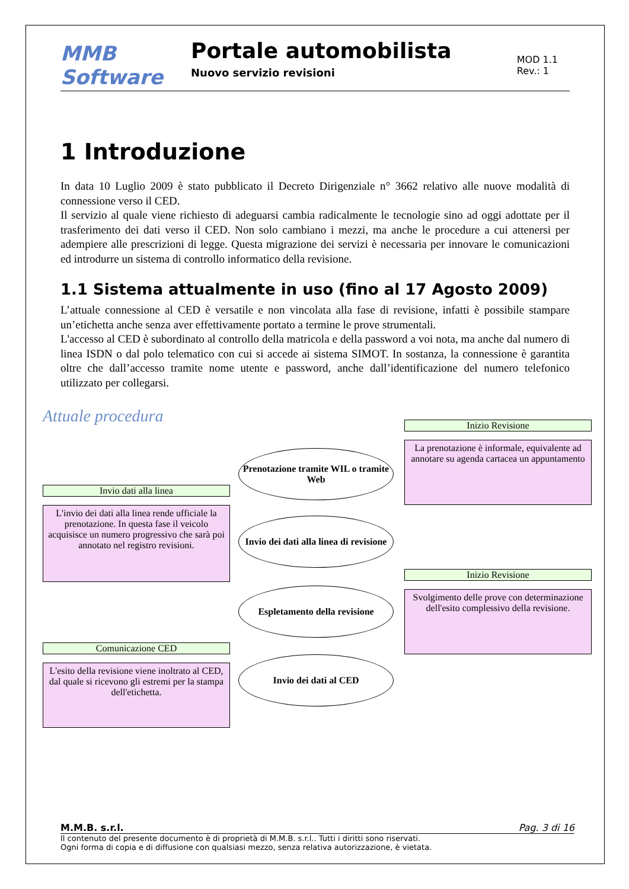MMB Software
Portale automobilista
Nuovo servizio revisioni
MOD 1.1
Rev.: 1
1 Introduzione
In data 10 Luglio 2009 è stato pubblicato il Decreto Dirigenziale n° 3662 relativo alle nuove modalità di connessione verso il CED.
Il servizio al quale viene richiesto di adeguarsi cambia radicalmente le tecnologie sino ad oggi adottate per il trasferimento dei dati verso il CED. Non solo cambiano i mezzi, ma anche le procedure a cui attenersi per adempiere alle prescrizioni di legge. Questa migrazione dei servizi è necessaria per innovare le comunicazioni ed introdurre un sistema di controllo informatico della revisione.
1.1 Sistema attualmente in uso (fino al 17 Agosto 2009)
L’attuale connessione al CED è versatile e non vincolata alla fase di revisione, infatti è possibile stampare un’etichetta anche senza aver effettivamente portato a termine le prove strumentali.
L'accesso al CED è subordinato al controllo della matricola e della password a voi nota, ma anche dal numero di linea ISDN o dal polo telematico con cui si accede ai sistema SIMOT. In sostanza, la connessione è garantita oltre che dall’accesso tramite nome utente e password, anche dall’identificazione del numero telefonico utilizzato per collegarsi.
Attuale procedura Inizio Revisione
La prenotazione è informale, equivalente ad annotare su agenda cartacea un appuntamento
Prenotazione tramite WIL o tramite Web
Invio dati alla linea
L'invio dei dati alla linea rende ufficiale la prenotazione. In questa fase il veicolo acquisisce un numero progressivo che sarà poi annotato nel registro revisioni.
Invio dei dati alla linea di revisione
Inizio Revisione
Svolgimento delle prove con determinazione dell'esito complessivo della revisione.
Espletamento della revisione
Comunicazione CED
L'esito della revisione viene inoltrato al CED, dal quale si ricevono gli estremi per la stampa dell'etichetta.
Invio dei dati al CED
M.M.B. s.r.l. Pag. 3 di 16
Il contenuto del presente documento è di proprietà di M.M.B. s.r.l.. Tutti i diritti sono riservati.
Ogni forma di copia e di diffusione con qualsiasi mezzo, senza relativa autorizzazione, è vietata.